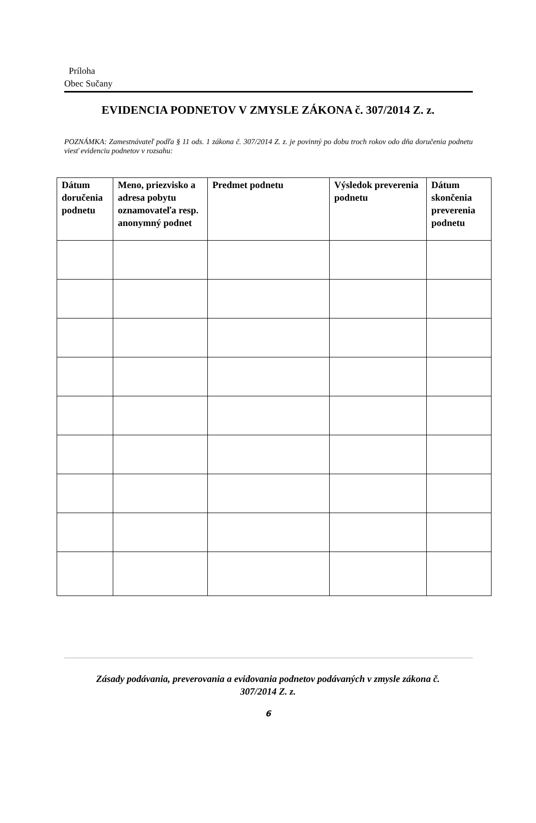Príloha
Obec Sučany
EVIDENCIA PODNETOV V ZMYSLE ZÁKONA č. 307/2014 Z. z.
POZNÁMKA: Zamestnávateľ podľa § 11 ods. 1 zákona č. 307/2014 Z. z. je povinný po dobu troch rokov odo dňa doručenia podnetu viesť evidenciu podnetov v rozsahu:
| Dátum doručenia podnetu | Meno, priezvisko a adresa pobytu oznamovateľa resp. anonymný podnet | Predmet podnetu | Výsledok preverenia podnetu | Dátum skončenia preverenia podnetu |
| --- | --- | --- | --- | --- |
Zásady podávania, preverovania a evidovania podnetov podávaných v zmysle zákona č.
307/2014 Z. z.
6